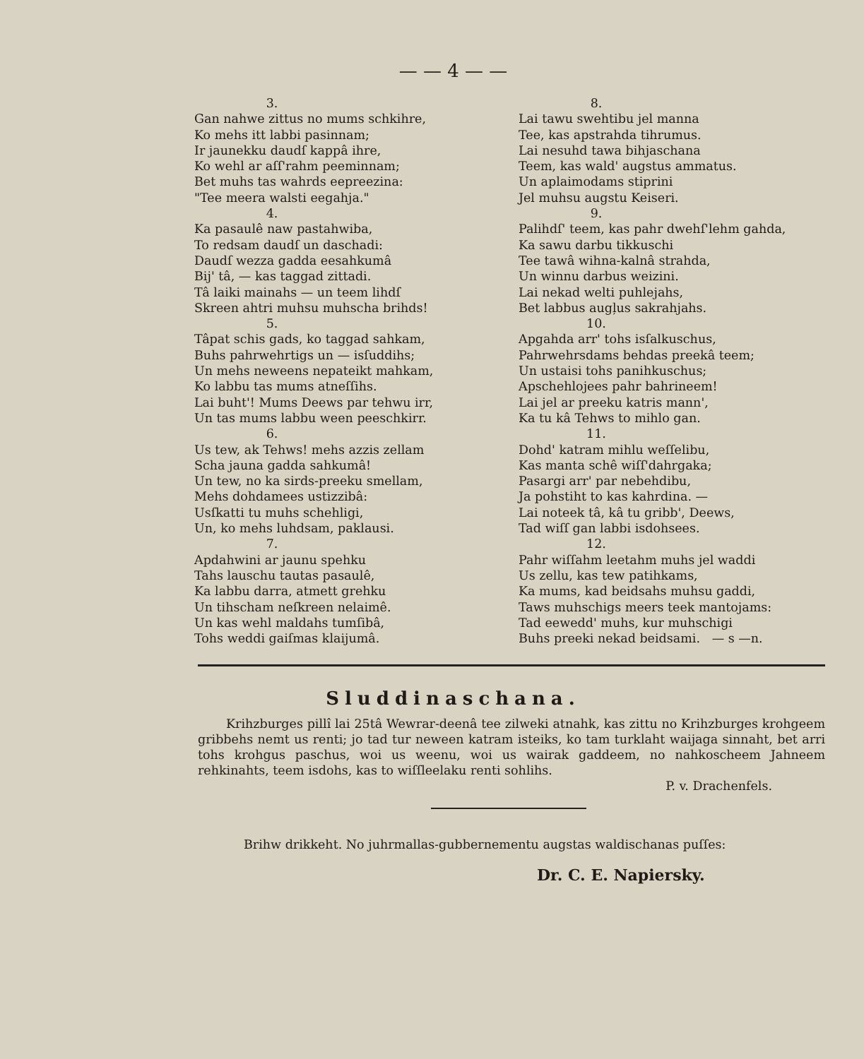— — 4 — —
3.
Gan nahwe zittus no mums schkihre,
Ko mehs itt labbi pasinnam;
Ir jaunekku daudſ kappâ ihre,
Ko wehl ar aſſ'rahm peeminnam;
Bet muhs tas wahrds eepreezina:
"Tee meera walsti eegahja."
4.
Ka pasaulê naw pastahwiba,
To redsam daudſ un daschadi:
Daudſ wezza gadda eesahkumâ
Bij' tâ, — kas taggad zittadi.
Tâ laiki mainahs — un teem lihdſ
Skreen ahtri muhsu muhscha brihds!
5.
Tâpat schis gads, ko taggad sahkam,
Buhs pahrwehrtigs un — isſuddihs;
Un mehs neweens nepateikt mahkam,
Ko labbu tas mums atneſſihs.
Lai buht'! Mums Deews par tehwu irr,
Un tas mums labbu ween peeschkirr.
6.
Us tew, ak Tehws! mehs azzis zellam
Scha jauna gadda sahkumâ!
Un tew, no ka sirds-preeku smellam,
Mehs dohdamees ustizzibâ:
Usſkatti tu muhs schehligi,
Un, ko mehs luhdsam, paklausi.
7.
Apdahwini ar jaunu spehku
Tahs lauschu tautas pasaulê,
Ka labbu darra, atmett grehku
Un tihscham neſkreen nelaimê.
Un kas wehl maldahs tumſibâ,
Tohs weddi gaiſmas klaijumâ.
8.
Lai tawu swehtibu jel manna
Tee, kas apstrahda tihrumus.
Lai nesuhd tawa bihjaschana
Teem, kas wald' augstus ammatus.
Un aplaimodams stiprini
Jel muhsu augstu Keiseri.
9.
Palihdſ' teem, kas pahr dwehſ'lehm gahda,
Ka sawu darbu tikkuschi
Tee tawâ wihna-kalnâ strahda,
Un winnu darbus weizini.
Lai nekad welti puhlejahs,
Bet labbus augļus sakrahjahs.
10.
Apgahda arr' tohs isſalkuschus,
Pahrwehrsdams behdas preekâ teem;
Un ustaisi tohs panihkuschus;
Apschehlojees pahr bahrineem!
Lai jel ar preeku katris mann',
Ka tu kâ Tehws to mihlo gan.
11.
Dohd' katram mihlu weſſelibu,
Kas manta schê wiſſ'dahrgaka;
Pasargi arr' par nebehdibu,
Ja pohstiht to kas kahrdina. —
Lai noteek tâ, kâ tu gribb', Deews,
Tad wiſſ gan labbi isdohsees.
12.
Pahr wiſſahm leetahm muhs jel waddi
Us zellu, kas tew patihkams,
Ka mums, kad beidsahs muhsu gaddi,
Taws muhschigs meers teek mantojams:
Tad eewedd' muhs, kur muhschigi
Buhs preeki nekad beidsami. — s —n.
Sluddinaschana.
Krihzburges pillî lai 25tâ Wewrar-deenâ tee zilweki atnahk, kas zittu no Krihzburges krohgeem gribbehs nemt us renti; jo tad tur neween katram isteiks, ko tam turklaht waijaga sinnaht, bet arri tohs krohgus paschus, woi us weenu, woi us wairak gaddeem, no nahkoscheem Jahneem rehkinahts, teem isdohs, kas to wiſſleelaku renti sohlihs.
P. v. Drachenfels.
Brihw drikkeht. No juhrmallas-gubbernementu augstas waldischanas puſſes:
Dr. C. E. Napiersky.